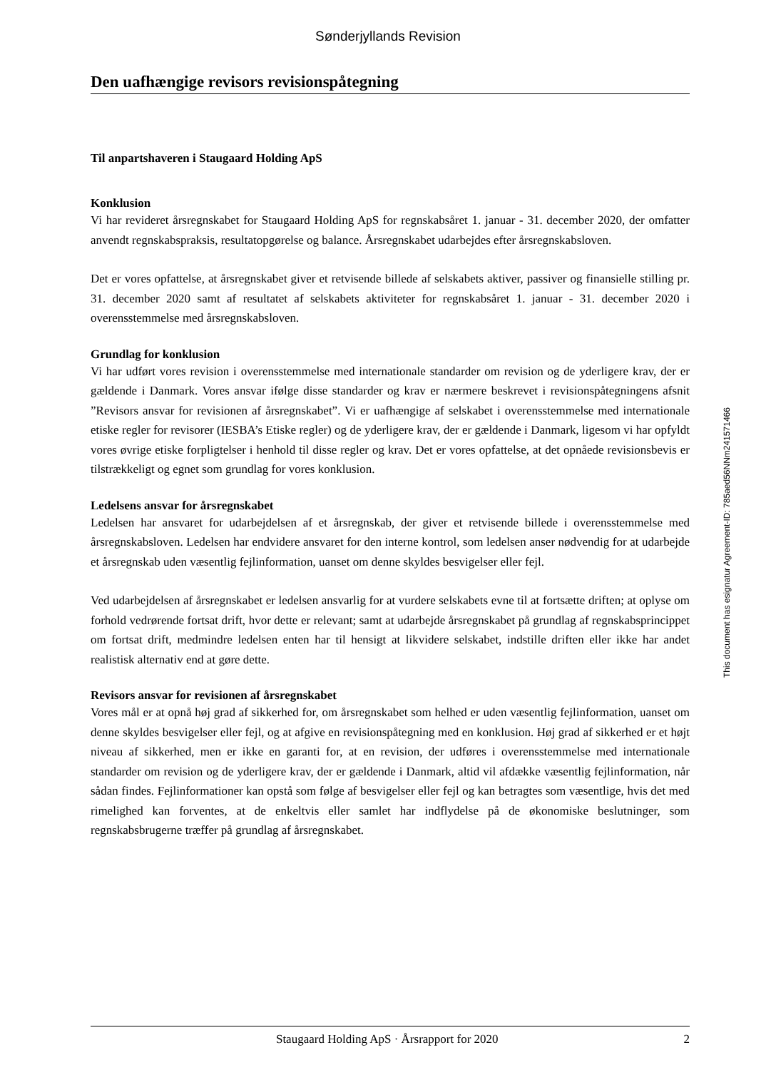Sønderjyllands Revision
Den uafhængige revisors revisionspåtegning
Til anpartshaveren i Staugaard Holding ApS
Konklusion
Vi har revideret årsregnskabet for Staugaard Holding ApS for regnskabsåret 1. januar - 31. december 2020, der omfatter anvendt regnskabspraksis, resultatopgørelse og balance. Årsregnskabet udarbejdes efter årsregnskabsloven.
Det er vores opfattelse, at årsregnskabet giver et retvisende billede af selskabets aktiver, passiver og finansielle stilling pr. 31. december 2020 samt af resultatet af selskabets aktiviteter for regnskabsåret 1. januar - 31. december 2020 i overensstemmelse med årsregnskabsloven.
Grundlag for konklusion
Vi har udført vores revision i overensstemmelse med internationale standarder om revision og de yderligere krav, der er gældende i Danmark. Vores ansvar ifølge disse standarder og krav er nærmere beskrevet i revisionspåtegningens afsnit ”Revisors ansvar for revisionen af årsregnskabet”. Vi er uafhængige af selskabet i overensstemmelse med internationale etiske regler for revisorer (IESBA’s Etiske regler) og de yderligere krav, der er gældende i Danmark, ligesom vi har opfyldt vores øvrige etiske forpligtelser i henhold til disse regler og krav. Det er vores opfattelse, at det opnåede revisionsbevis er tilstrækkeligt og egnet som grundlag for vores konklusion.
Ledelsens ansvar for årsregnskabet
Ledelsen har ansvaret for udarbejdelsen af et årsregnskab, der giver et retvisende billede i overensstemmelse med årsregnskabsloven. Ledelsen har endvidere ansvaret for den interne kontrol, som ledelsen anser nødvendig for at udarbejde et årsregnskab uden væsentlig fejlinformation, uanset om denne skyldes besvigelser eller fejl.
Ved udarbejdelsen af årsregnskabet er ledelsen ansvarlig for at vurdere selskabets evne til at fortsætte driften; at oplyse om forhold vedrørende fortsat drift, hvor dette er relevant; samt at udarbejde årsregnskabet på grundlag af regnskabsprincippet om fortsat drift, medmindre ledelsen enten har til hensigt at likvidere selskabet, indstille driften eller ikke har andet realistisk alternativ end at gøre dette.
Revisors ansvar for revisionen af årsregnskabet
Vores mål er at opnå høj grad af sikkerhed for, om årsregnskabet som helhed er uden væsentlig fejlinformation, uanset om denne skyldes besvigelser eller fejl, og at afgive en revisionspåtegning med en konklusion. Høj grad af sikkerhed er et højt niveau af sikkerhed, men er ikke en garanti for, at en revision, der udføres i overensstemmelse med internationale standarder om revision og de yderligere krav, der er gældende i Danmark, altid vil afdække væsentlig fejlinformation, når sådan findes. Fejlinformationer kan opstå som følge af besvigelser eller fejl og kan betragtes som væsentlige, hvis det med rimelighed kan forventes, at de enkeltvis eller samlet har indflydelse på de økonomiske beslutninger, som regnskabsbrugerne træffer på grundlag af årsregnskabet.
This document has esignatur Agreement-ID: 785aed56NNm241571466
Staugaard Holding ApS · Årsrapport for 2020 2